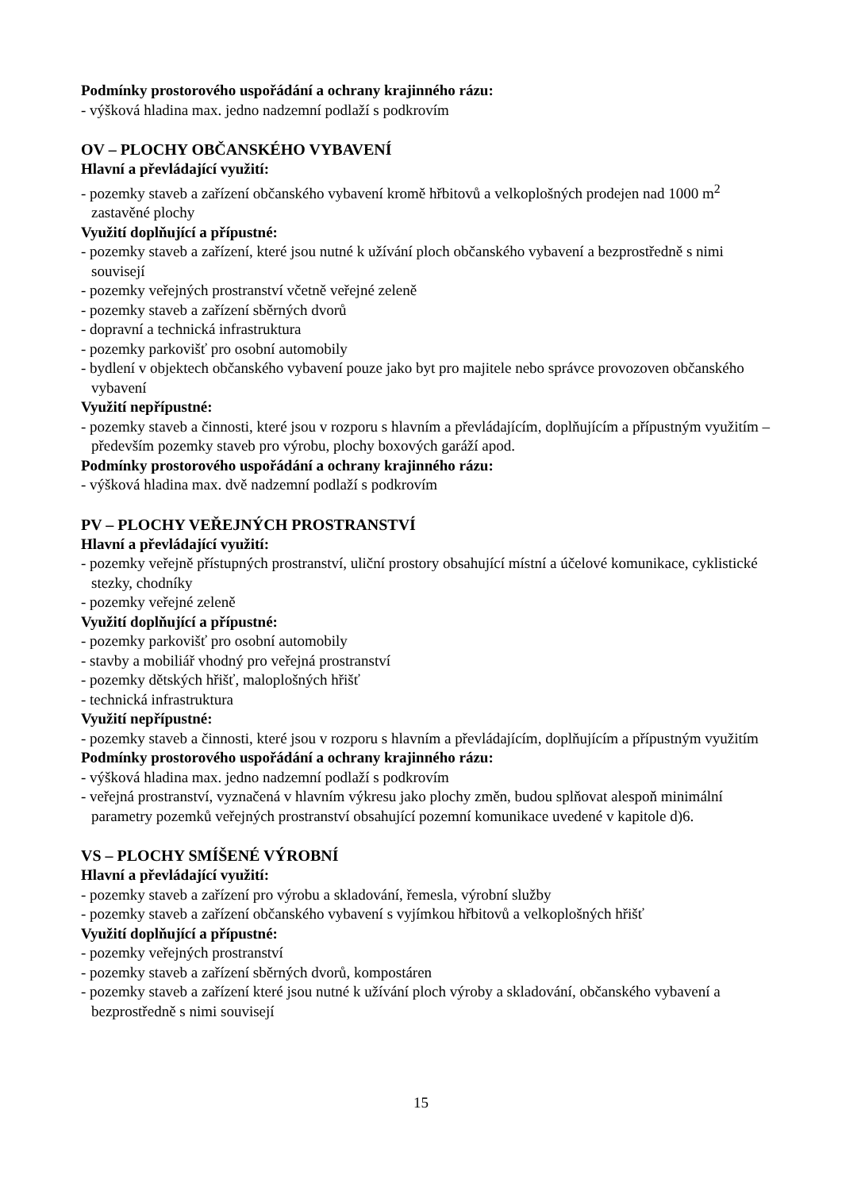Podmínky prostorového uspořádání a ochrany krajinného rázu:
- výšková hladina max. jedno nadzemní podlaží s podkrovím
OV – PLOCHY OBČANSKÉHO VYBAVENÍ
Hlavní a převládající využití:
- pozemky staveb a zařízení občanského vybavení kromě hřbitovů a velkoplošných prodejen nad 1000 m<sup>2</sup> zastavěné plochy
Využití doplňující a přípustné:
- pozemky staveb a zařízení, které jsou nutné k užívání ploch občanského vybavení a bezprostředně s nimi souvisejí
- pozemky veřejných prostranství včetně veřejné zeleně
- pozemky staveb a zařízení sběrných dvorů
- dopravní a technická infrastruktura
- pozemky parkovišť pro osobní automobily
- bydlení v objektech občanského vybavení pouze jako byt pro majitele nebo správce provozoven občanského vybavení
Využití nepřípustné:
- pozemky staveb a činnosti, které jsou v rozporu s hlavním a převládajícím, doplňujícím a přípustným využitím – především pozemky staveb pro výrobu, plochy boxových garáží apod.
Podmínky prostorového uspořádání a ochrany krajinného rázu:
- výšková hladina max. dvě nadzemní podlaží s podkrovím
PV – PLOCHY VEŘEJNÝCH PROSTRANSTVÍ
Hlavní a převládající využití:
- pozemky veřejně přístupných prostranství, uliční prostory obsahující místní a účelové komunikace, cyklistické stezky, chodníky
- pozemky veřejné zeleně
Využití doplňující a přípustné:
- pozemky parkovišť pro osobní automobily
- stavby a mobiliář vhodný pro veřejná prostranství
- pozemky dětských hřišť, maloplošných hřišť
- technická infrastruktura
Využití nepřípustné:
- pozemky staveb a činnosti, které jsou v rozporu s hlavním a převládajícím, doplňujícím a přípustným využitím
Podmínky prostorového uspořádání a ochrany krajinného rázu:
- výšková hladina max. jedno nadzemní podlaží s podkrovím
- veřejná prostranství, vyznačená v hlavním výkresu jako plochy změn, budou splňovat alespoň minimální parametry pozemků veřejných prostranství obsahující pozemní komunikace uvedené v kapitole d)6.
VS – PLOCHY SMÍŠENÉ VÝROBNÍ
Hlavní a převládající využití:
- pozemky staveb a zařízení pro výrobu a skladování, řemesla, výrobní služby
- pozemky staveb a zařízení občanského vybavení s vyjímkou hřbitovů a velkoplošných hřišť
Využití doplňující a přípustné:
- pozemky veřejných prostranství
- pozemky staveb a zařízení sběrných dvorů, kompostáren
- pozemky staveb a zařízení které jsou nutné k užívání ploch výroby a skladování, občanského vybavení a bezprostředně s nimi souvisejí
15